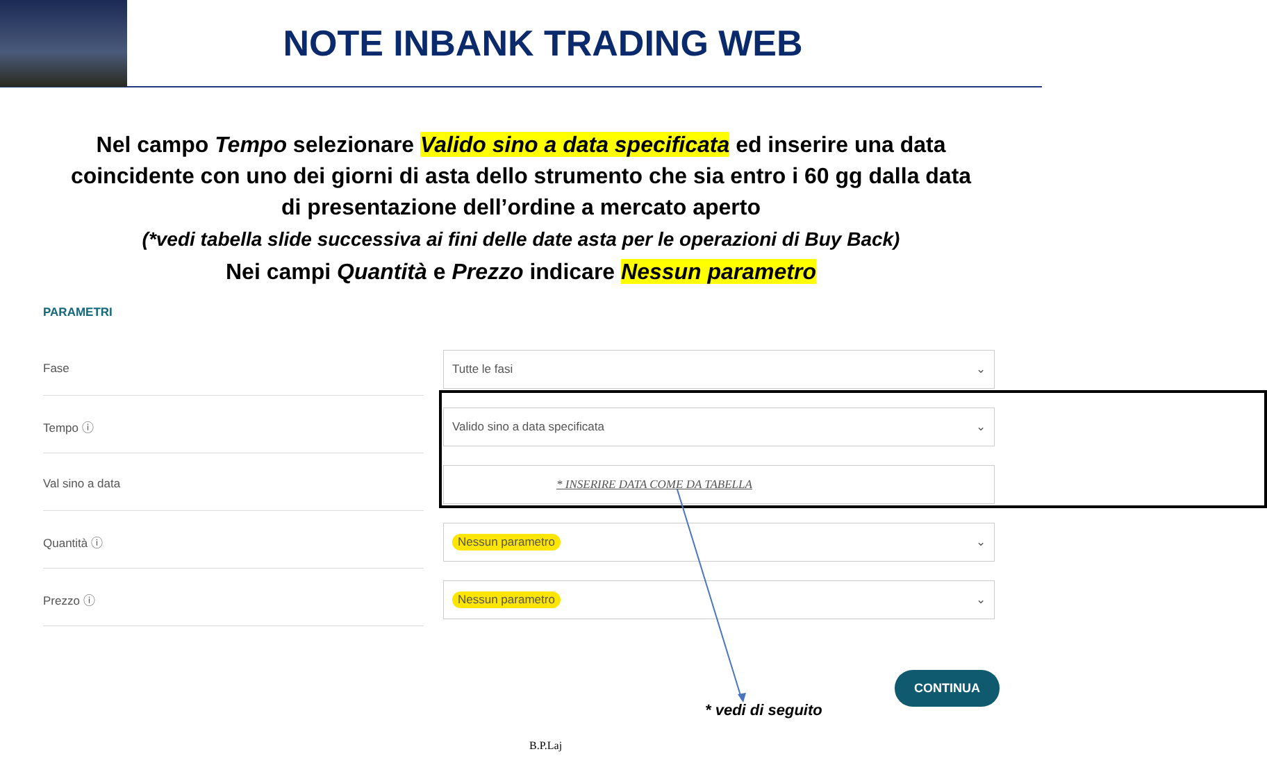NOTE INBANK TRADING WEB
Nel campo Tempo selezionare Valido sino a data specificata ed inserire una data coincidente con uno dei giorni di asta dello strumento che sia entro i 60 gg dalla data di presentazione dell’ordine a mercato aperto
(*vedi tabella slide successiva ai fini delle date asta per le operazioni di Buy Back)
Nei campi Quantità e Prezzo indicare Nessun parametro
PARAMETRI
Fase
Tutte le fasi ⌄
Tempo ⓘ
Valido sino a data specificata ⌄
Val sino a data
* INSERIRE DATA COME DA TABELLA
Quantità ⓘ
Nessun parametro ⌄
Prezzo ⓘ
Nessun parametro ⌄
CONTINUA
* vedi di seguito
B.P.Laj